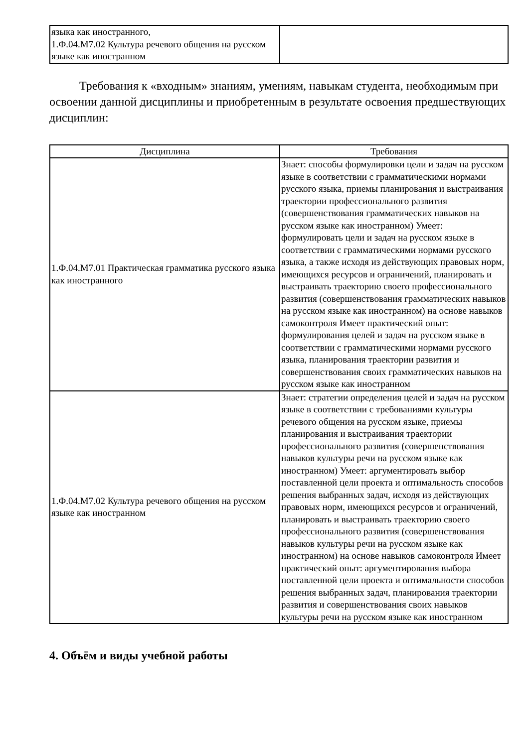| языка как иностранного, 1.Ф.04.М7.02 Культура речевого общения на русском языке как иностранном | |
Требования к «входным» знаниям, умениям, навыкам студента, необходимым при освоении данной дисциплины и приобретенным в результате освоения предшествующих дисциплин:
| Дисциплина | Требования |
| --- | --- |
| 1.Ф.04.М7.01 Практическая грамматика русского языка как иностранного | Знает: способы формулировки цели и задач на русском языке в соответствии с грамматическими нормами русского языка, приемы планирования и выстраивания траектории профессионального развития (совершенствования грамматических навыков на русском языке как иностранном) Умеет: формулировать цели и задач на русском языке в соответствии с грамматическими нормами русского языка, а также исходя из действующих правовых норм, имеющихся ресурсов и ограничений, планировать и выстраивать траекторию своего профессионального развития (совершенствования грамматических навыков на русском языке как иностранном) на основе навыков самоконтроля Имеет практический опыт: формулирования целей и задач на русском языке в соответствии с грамматическими нормами русского языка, планирования траектории развития и совершенствования своих грамматических навыков на русском языке как иностранном |
| 1.Ф.04.М7.02 Культура речевого общения на русском языке как иностранном | Знает: стратегии определения целей и задач на русском языке в соответствии с требованиями культуры речевого общения на русском языке, приемы планирования и выстраивания траектории профессионального развития (совершенствования навыков культуры речи на русском языке как иностранном) Умеет: аргументировать выбор поставленной цели проекта и оптимальность способов решения выбранных задач, исходя из действующих правовых норм, имеющихся ресурсов и ограничений, планировать и выстраивать траекторию своего профессионального развития (совершенствования навыков культуры речи на русском языке как иностранном) на основе навыков самоконтроля Имеет практический опыт: аргументирования выбора поставленной цели проекта и оптимальности способов решения выбранных задач, планирования траектории развития и совершенствования своих навыков культуры речи на русском языке как иностранном |
4. Объём и виды учебной работы